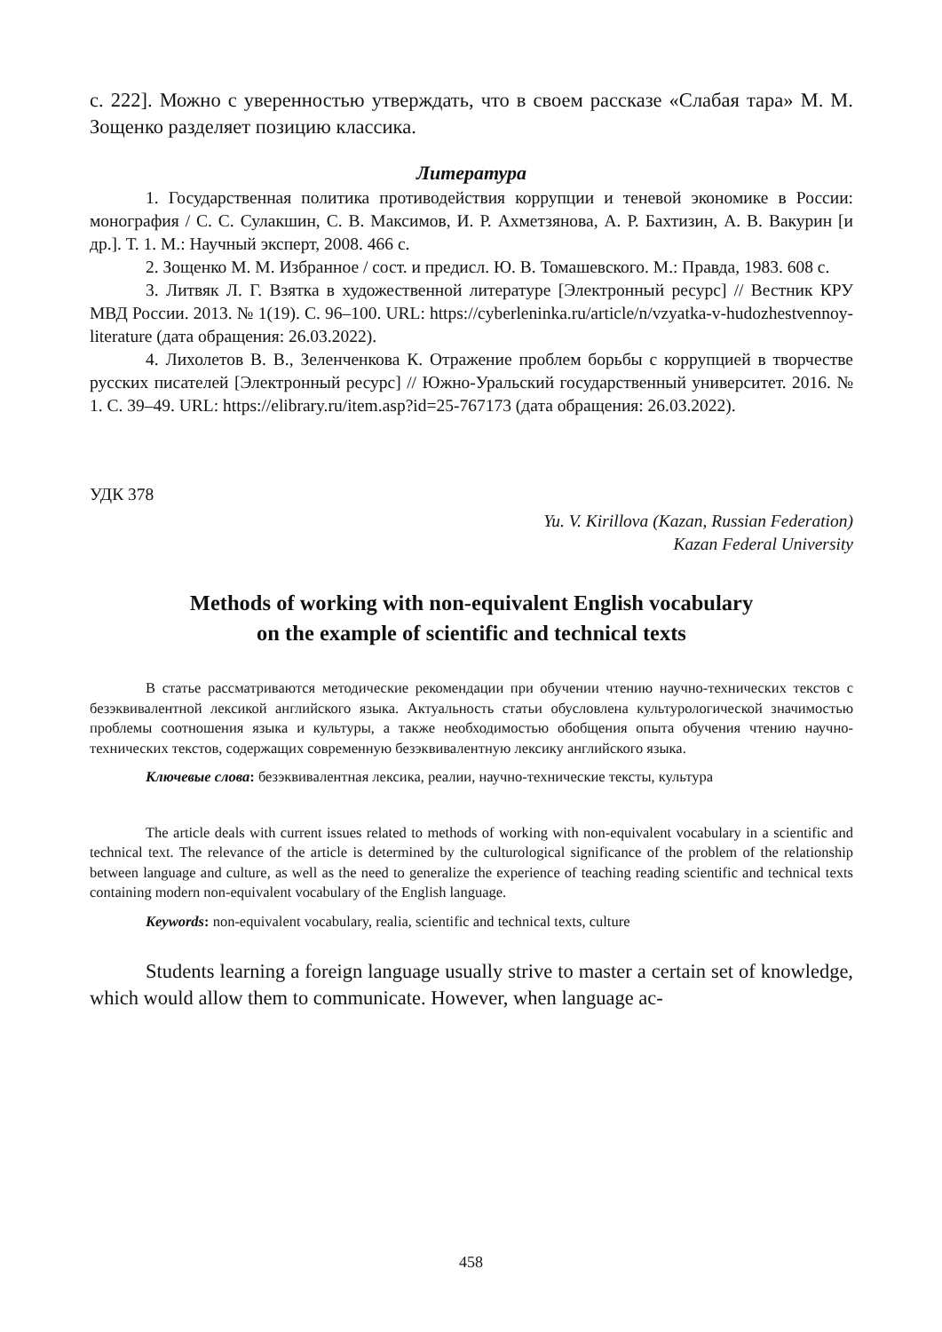с. 222]. Можно с уверенностью утверждать, что в своем рассказе «Слабая тара» М. М. Зощенко разделяет позицию классика.
Литература
1. Государственная политика противодействия коррупции и теневой экономике в России: монография / С. С. Сулакшин, С. В. Максимов, И. Р. Ахметзянова, А. Р. Бахтизин, А. В. Вакурин [и др.]. Т. 1. М.: Научный эксперт, 2008. 466 с.
2. Зощенко М. М. Избранное / сост. и предисл. Ю. В. Томашевского. М.: Правда, 1983. 608 с.
3. Литвяк Л. Г. Взятка в художественной литературе [Электронный ресурс] // Вестник КРУ МВД России. 2013. № 1(19). С. 96–100. URL: https://cyberleninka.ru/article/n/vzyatka-v-hudozhestvennoy-literature (дата обращения: 26.03.2022).
4. Лихолетов В. В., Зеленченкова К. Отражение проблем борьбы с коррупцией в творчестве русских писателей [Электронный ресурс] // Южно-Уральский государственный университет. 2016. № 1. С. 39–49. URL: https://elibrary.ru/item.asp?id=25-767173 (дата обращения: 26.03.2022).
УДК 378
Yu. V. Kirillova (Kazan, Russian Federation)
Kazan Federal University
Methods of working with non-equivalent English vocabulary
on the example of scientific and technical texts
В статье рассматриваются методические рекомендации при обучении чтению научно-технических текстов с безэквивалентной лексикой английского языка. Актуальность статьи обусловлена культурологической значимостью проблемы соотношения языка и культуры, а также необходимостью обобщения опыта обучения чтению научно-технических текстов, содержащих современную безэквивалентную лексику английского языка.
Ключевые слова: безэквивалентная лексика, реалии, научно-технические тексты, культура
The article deals with current issues related to methods of working with non-equivalent vocabulary in a scientific and technical text. The relevance of the article is determined by the culturological significance of the problem of the relationship between language and culture, as well as the need to generalize the experience of teaching reading scientific and technical texts containing modern non-equivalent vocabulary of the English language.
Keywords: non-equivalent vocabulary, realia, scientific and technical texts, culture
Students learning a foreign language usually strive to master a certain set of knowledge, which would allow them to communicate. However, when language ac-
458